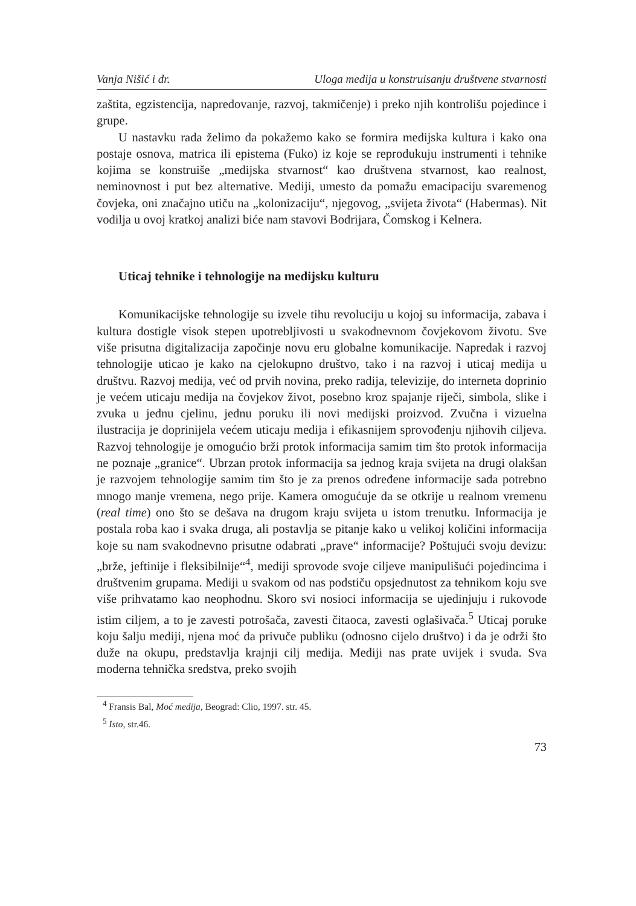Vanja Nišić i dr. Uloga medija u konstruisanju društvene stvarnosti
zaštita, egzistencija, napredovanje, razvoj, takmičenje) i preko njih kontrolišu pojedince i grupe.
U nastavku rada želimo da pokažemo kako se formira medijska kultura i kako ona postaje osnova, matrica ili epistema (Fuko) iz koje se reprodukuju instrumenti i tehnike kojima se konstruiše „medijska stvarnost“ kao društvena stvarnost, kao realnost, neminovnost i put bez alternative. Mediji, umesto da pomažu emacipaciju svaremenog čovjeka, oni značajno utiču na „kolonizaciju“, njegovog, „svijeta života“ (Habermas). Nit vodilja u ovoj kratkoj analizi biće nam stavovi Bodrijara, Čomskog i Kelnera.
Uticaj tehnike i tehnologije na medijsku kulturu
Komunikacijske tehnologije su izvele tihu revoluciju u kojoj su informacija, zabava i kultura dostigle visok stepen upotrebljivosti u svakodnevnom čovjekovom životu. Sve više prisutna digitalizacija započinje novu eru globalne komunikacije. Napredak i razvoj tehnologije uticao je kako na cjelokupno društvo, tako i na razvoj i uticaj medija u društvu. Razvoj medija, već od prvih novina, preko radija, televizije, do interneta doprinio je većem uticaju medija na čovjekov život, posebno kroz spajanje riječi, simbola, slike i zvuka u jednu cjelinu, jednu poruku ili novi medijski proizvod. Zvučna i vizuelna ilustracija je doprinijela većem uticaju medija i efikasnijem sprovođenju njihovih ciljeva. Razvoj tehnologije je omogućio brži protok informacija samim tim što protok informacija ne poznaje „granice“. Ubrzan protok informacija sa jednog kraja svijeta na drugi olakšan je razvojem tehnologije samim tim što je za prenos određene informacije sada potrebno mnogo manje vremena, nego prije. Kamera omogućuje da se otkrije u realnom vremenu (real time) ono što se dešava na drugom kraju svijeta u istom trenutku. Informacija je postala roba kao i svaka druga, ali postavlja se pitanje kako u velikoj količini informacija koje su nam svakodnevno prisutne odabrati „prave“ informacije? Poštujući svoju devizu: „brže, jeftinije i fleksibilnije“<sup>4</sup>, mediji sprovode svoje ciljeve manipulišući pojedincima i društvenim grupama. Mediji u svakom od nas podstiču opsjednutost za tehnikom koju sve više prihvatamo kao neophodnu. Skoro svi nosioci informacija se ujedinjuju i rukovode istim ciljem, a to je zavesti potrošača, zavesti čitaoca, zavesti oglašivača.<sup>5</sup> Uticaj poruke koju šalju mediji, njena moć da privuče publiku (odnosno cijelo društvo) i da je održi što duže na okupu, predstavlja krajnji cilj medija. Mediji nas prate uvijek i svuda. Sva moderna tehnička sredstva, preko svojih
<sup>4</sup> Fransis Bal, Moć medija, Beograd: Clio, 1997. str. 45.
<sup>5</sup> Isto, str.46.
73